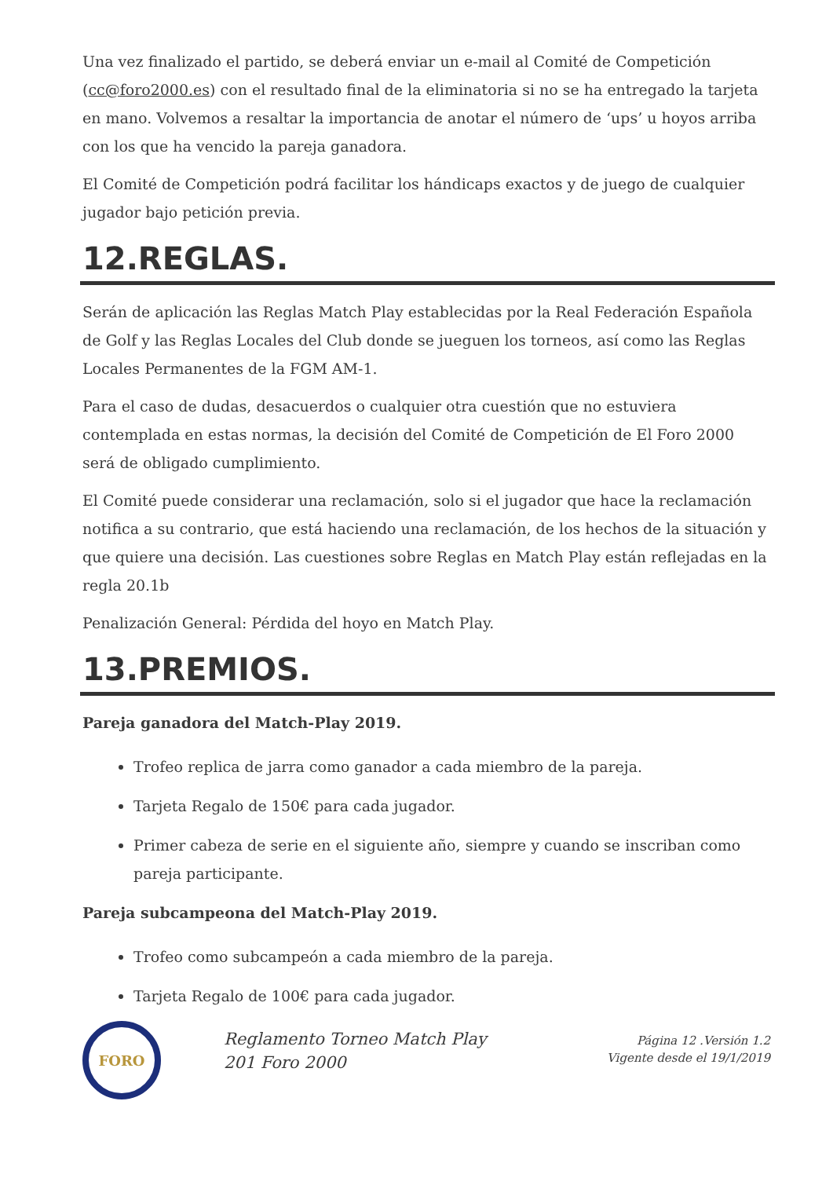Una vez finalizado el partido, se deberá enviar un e-mail al Comité de Competición (cc@foro2000.es) con el resultado final de la eliminatoria si no se ha entregado la tarjeta en mano. Volvemos a resaltar la importancia de anotar el número de ‘ups’ u hoyos arriba con los que ha vencido la pareja ganadora.
El Comité de Competición podrá facilitar los hándicaps exactos y de juego de cualquier jugador bajo petición previa.
12.REGLAS.
Serán de aplicación las Reglas Match Play establecidas por la Real Federación Española de Golf y las Reglas Locales del Club donde se jueguen los torneos, así como las Reglas Locales Permanentes de la FGM AM-1.
Para el caso de dudas, desacuerdos o cualquier otra cuestión que no estuviera contemplada en estas normas, la decisión del Comité de Competición de El Foro 2000 será de obligado cumplimiento.
El Comité puede considerar una reclamación, solo si el jugador que hace la reclamación notifica a su contrario, que está haciendo una reclamación, de los hechos de la situación y que quiere una decisión. Las cuestiones sobre Reglas en Match Play están reflejadas en la regla 20.1b
Penalización General: Pérdida del hoyo en Match Play.
13.PREMIOS.
Pareja ganadora del Match-Play 2019.
Trofeo replica de jarra como ganador a cada miembro de la pareja.
Tarjeta Regalo de 150€ para cada jugador.
Primer cabeza de serie en el siguiente año, siempre y cuando se inscriban como pareja participante.
Pareja subcampeona del Match-Play 2019.
Trofeo como subcampeón a cada miembro de la pareja.
Tarjeta Regalo de 100€ para cada jugador.
FORO
Reglamento Torneo Match Play 201 Foro 2000
Página 12 .Versión 1.2
Vigente desde el 19/1/2019